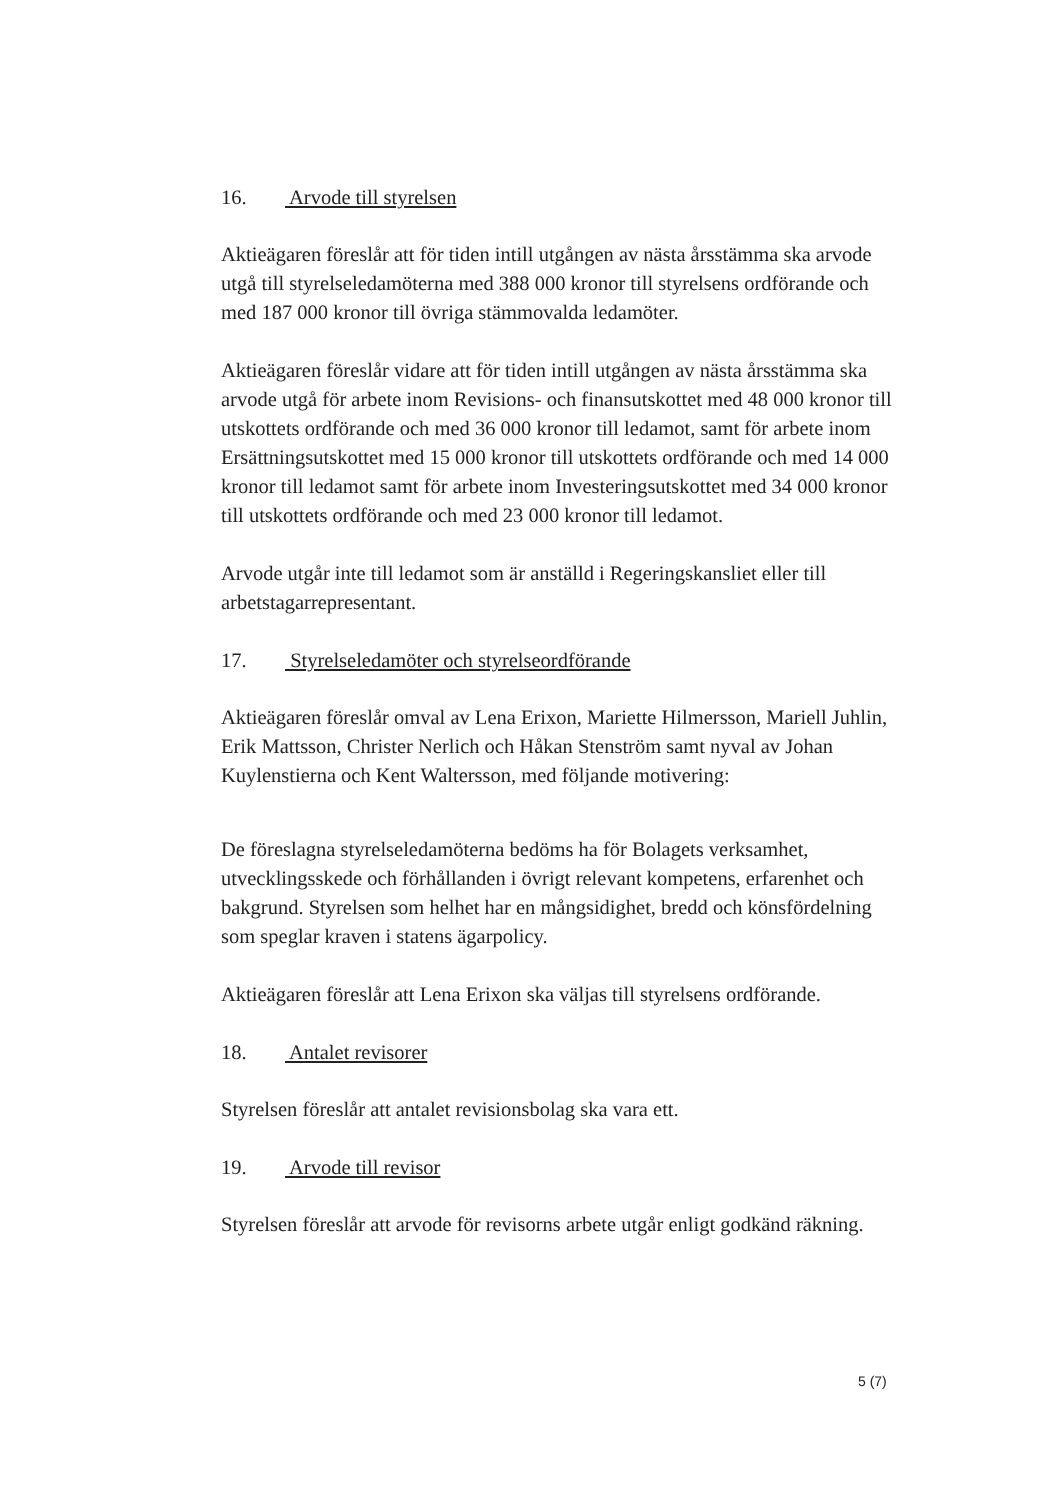16. Arvode till styrelsen
Aktieägaren föreslår att för tiden intill utgången av nästa årsstämma ska arvode utgå till styrelseledamöterna med 388 000 kronor till styrelsens ordförande och med 187 000 kronor till övriga stämmovalda ledamöter.
Aktieägaren föreslår vidare att för tiden intill utgången av nästa årsstämma ska arvode utgå för arbete inom Revisions- och finansutskottet med 48 000 kronor till utskottets ordförande och med 36 000 kronor till ledamot, samt för arbete inom Ersättningsutskottet med 15 000 kronor till utskottets ordförande och med 14 000 kronor till ledamot samt för arbete inom Investeringsutskottet med 34 000 kronor till utskottets ordförande och med 23 000 kronor till ledamot.
Arvode utgår inte till ledamot som är anställd i Regeringskansliet eller till arbetstagarrepresentant.
17. Styrelseledamöter och styrelseordförande
Aktieägaren föreslår omval av Lena Erixon, Mariette Hilmersson, Mariell Juhlin, Erik Mattsson, Christer Nerlich och Håkan Stenström samt nyval av Johan Kuylenstierna och Kent Waltersson, med följande motivering:
De föreslagna styrelseledamöterna bedöms ha för Bolagets verksamhet, utvecklingsskede och förhållanden i övrigt relevant kompetens, erfarenhet och bakgrund. Styrelsen som helhet har en mångsidighet, bredd och könsfördelning som speglar kraven i statens ägarpolicy.
Aktieägaren föreslår att Lena Erixon ska väljas till styrelsens ordförande.
18. Antalet revisorer
Styrelsen föreslår att antalet revisionsbolag ska vara ett.
19. Arvode till revisor
Styrelsen föreslår att arvode för revisorns arbete utgår enligt godkänd räkning.
5 (7)